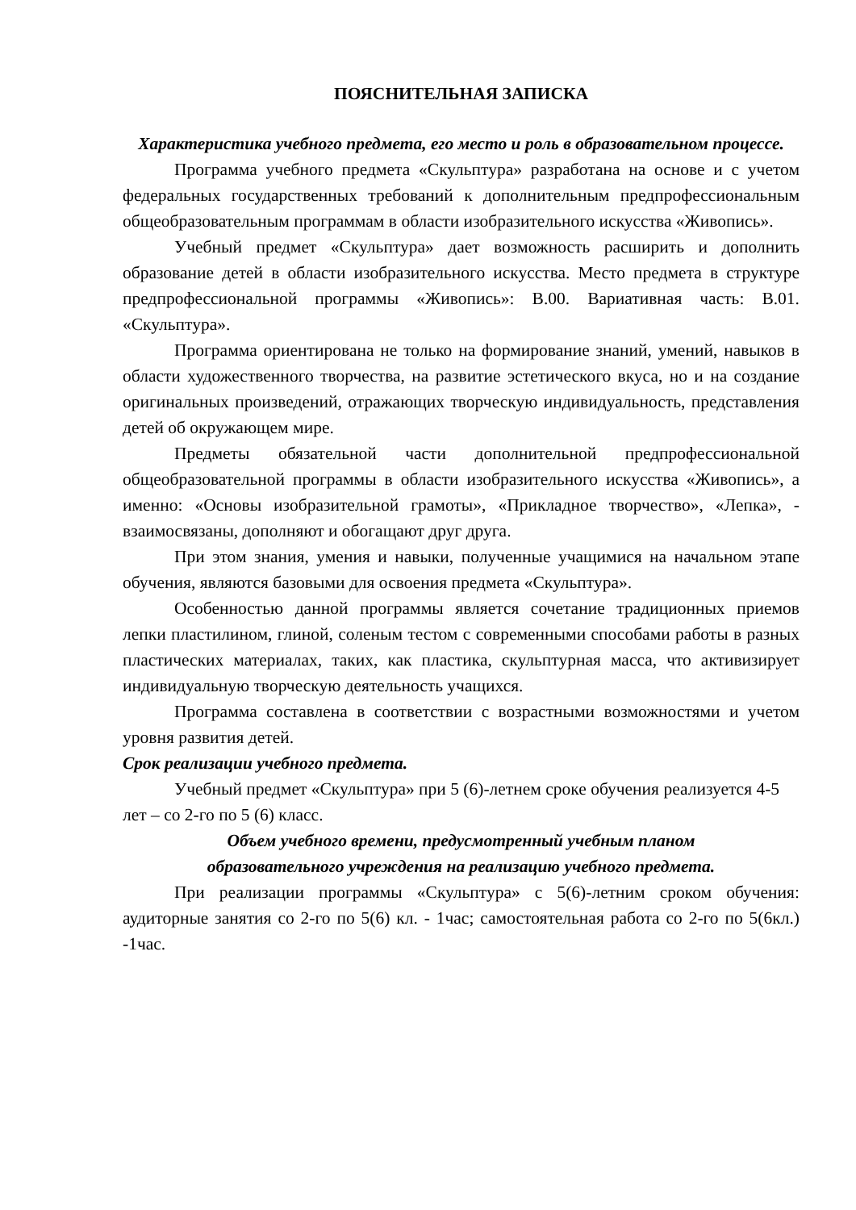ПОЯСНИТЕЛЬНАЯ ЗАПИСКА
Характеристика учебного предмета, его место и роль в образовательном процессе.
Программа учебного предмета «Скульптура» разработана на основе и с учетом федеральных государственных требований к дополнительным предпрофессиональным общеобразовательным программам в области изобразительного искусства «Живопись».
Учебный предмет «Скульптура» дает возможность расширить и дополнить образование детей в области изобразительного искусства. Место предмета в структуре предпрофессиональной программы «Живопись»: В.00. Вариативная часть: В.01. «Скульптура».
Программа ориентирована не только на формирование знаний, умений, навыков в области художественного творчества, на развитие эстетического вкуса, но и на создание оригинальных произведений, отражающих творческую индивидуальность, представления детей об окружающем мире.
Предметы обязательной части дополнительной предпрофессиональной общеобразовательной программы в области изобразительного искусства «Живопись», а именно: «Основы изобразительной грамоты», «Прикладное творчество», «Лепка», - взаимосвязаны, дополняют и обогащают друг друга.
При этом знания, умения и навыки, полученные учащимися на начальном этапе обучения, являются базовыми для освоения предмета «Скульптура».
Особенностью данной программы является сочетание традиционных приемов лепки пластилином, глиной, соленым тестом с современными способами работы в разных пластических материалах, таких, как пластика, скульптурная масса, что активизирует индивидуальную творческую деятельность учащихся.
Программа составлена в соответствии с возрастными возможностями и учетом уровня развития детей.
Срок реализации учебного предмета.
Учебный предмет «Скульптура» при 5 (6)-летнем сроке обучения реализуется 4-5 лет – со 2-го по 5 (6) класс.
Объем учебного времени, предусмотренный учебным планом
образовательного учреждения на реализацию учебного предмета.
При реализации программы «Скульптура» с 5(6)-летним сроком обучения: аудиторные занятия со 2-го по 5(6) кл. - 1час; самостоятельная работа со 2-го по 5(6кл.) -1час.